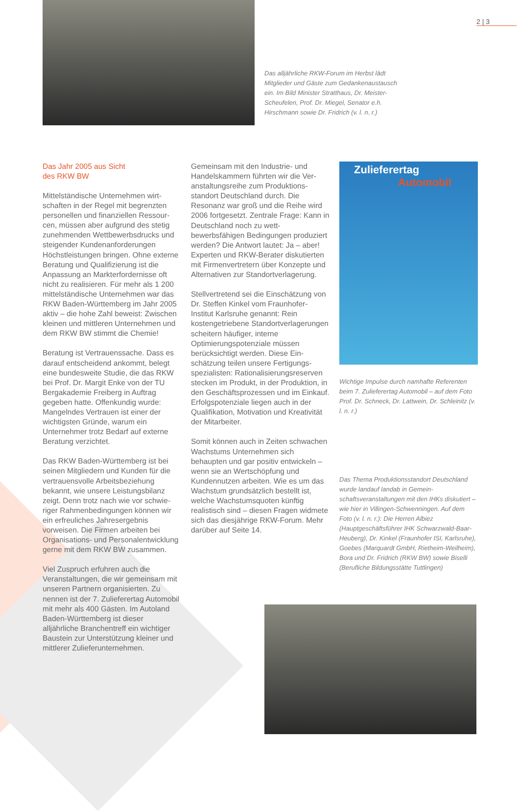2 | 3
Das alljährliche RKW-Forum im Herbst lädt Mitglieder und Gäste zum Gedankenaus­tausch ein. Im Bild Minister Stratthaus, Dr. Meister-Scheufelen, Prof. Dr. Miegel, Senator e.h. Hirschmann sowie Dr. Fridrich (v. l. n. r.)
Das Jahr 2005 aus Sicht
des RKW BW
Mittelständische Unternehmen wirt­schaften in der Regel mit begrenzten personellen und finanziellen Ressour­cen, müssen aber aufgrund des stetig zunehmenden Wettbewerbsdrucks und steigender Kundenanforderungen Höchstleistungen bringen. Ohne externe Beratung und Qualifizierung ist die Anpassung an Markterforder­nisse oft nicht zu realisieren. Für mehr als 1 200 mittelständische Unternehmen war das RKW Baden-Württemberg im Jahr 2005 aktiv – die hohe Zahl beweist: Zwischen kleinen und mittleren Unternehmen und dem RKW BW stimmt die Chemie!
Beratung ist Vertrauenssache. Dass es darauf entscheidend ankommt, belegt eine bundesweite Studie, die das RKW bei Prof. Dr. Margit Enke von der TU Bergakademie Freiberg in Auftrag gegeben hatte. Offenkundig wurde: Mangelndes Vertrauen ist einer der wichtigsten Gründe, warum ein Unternehmer trotz Bedarf auf externe Beratung verzichtet.
Das RKW Baden-Württemberg ist bei seinen Mitgliedern und Kunden für die vertrauensvolle Arbeitsbeziehung bekannt, wie unsere Leistungsbilanz zeigt. Denn trotz nach wie vor schwie­riger Rahmenbedingungen können wir ein erfreuliches Jahresergebnis vorweisen. Die Firmen arbeiten bei Organisations- und Personalentwick­lung gerne mit dem RKW BW zusam­men.
Viel Zuspruch erfuhren auch die Veranstaltungen, die wir gemeinsam mit unseren Partnern organisierten. Zu nennen ist der 7. Zulieferertag Automobil mit mehr als 400 Gästen. Im Autoland Baden-Württemberg ist dieser alljährliche Branchentreff ein wichtiger Baustein zur Unterstützung kleiner und mittlerer Zulieferunter­nehmen.
Gemeinsam mit den Industrie- und Handelskammern führten wir die Ver­anstaltungsreihe zum Produktions­standort Deutschland durch. Die Resonanz war groß und die Reihe wird 2006 fortgesetzt. Zentrale Frage: Kann in Deutschland noch zu wett­bewerbsfähigen Bedingungen produ­ziert werden? Die Antwort lautet: Ja – aber! Experten und RKW-Berater diskutierten mit Firmenver­tretern über Konzepte und Alterna­tiven zur Standortverlagerung.
Stellvertretend sei die Einschätzung von Dr. Steffen Kinkel vom Fraun­hofer-Institut Karlsruhe genannt: Rein kostengetriebene Standortverlage­rungen scheitern häufiger, interne Optimierungspotenziale müssen berücksichtigt werden. Diese Ein­schätzung teilen unsere Fertigungs­spezialisten: Rationalisierungsreser­ven stecken im Produkt, in der Pro­duktion, in den Geschäftsprozessen und im Einkauf. Erfolgspotenziale liegen auch in der Qualifikation, Motivation und Kreativität der Mit­arbeiter.
Somit können auch in Zeiten schwa­chen Wachstums Unternehmen sich behaupten und gar positiv ent­wickeln – wenn sie an Wertschöp­fung und Kundennutzen arbeiten. Wie es um das Wachstum grund­sätzlich bestellt ist, welche Wachs­tumsquoten künftig realistisch sind – diesen Fragen widmete sich das diesjährige RKW-Forum. Mehr darüber auf Seite 14.
Zulieferertag
Automobil
Wichtige Impulse durch namhafte Referen­ten beim 7. Zulieferertag Automobil – auf dem Foto Prof. Dr. Schneck, Dr. Lattwein, Dr. Schleinitz (v. l. n. r.)
Das Thema Produktionsstandort Deutsch­land wurde landauf landab in Gemein­schaftsveranstaltungen mit den IHKs dis­kutiert – wie hier in Villingen-Schwenningen. Auf dem Foto (v. l. n. r.): Die Herren Albiez (Hauptgeschäftsführer IHK Schwarzwald-Baar-Heuberg), Dr. Kinkel (Fraunhofer ISI, Karlsruhe), Goebes (Marquardt GmbH, Rietheim-Weilheim), Bora und Dr. Fridrich (RKW BW) sowie Biselli (Berufliche Bil­dungsstätte Tuttlingen)